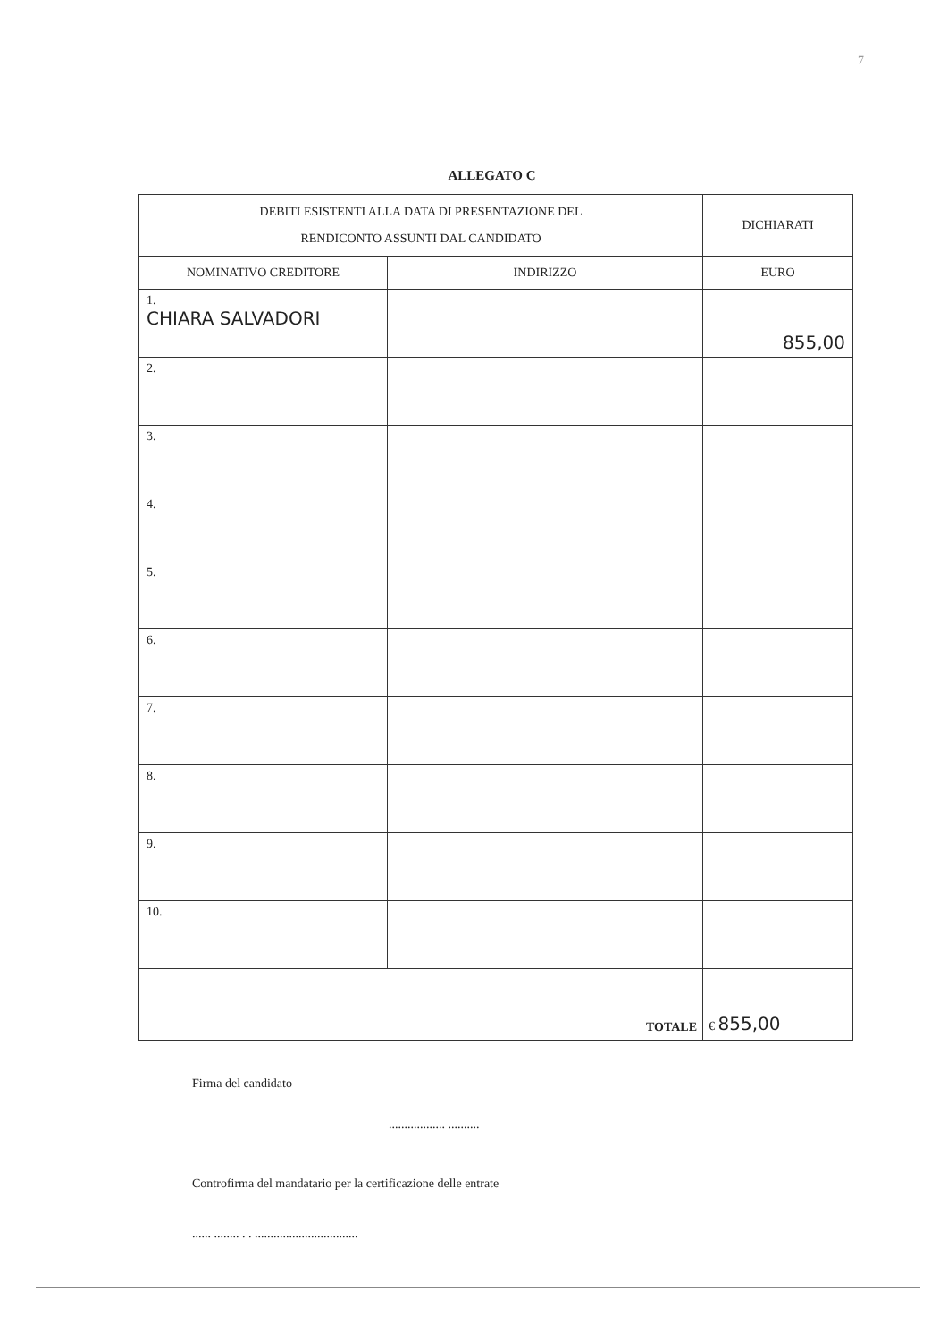7
ALLEGATO C
| DEBITI ESISTENTI ALLA DATA DI PRESENTAZIONE DEL RENDICONTO ASSUNTI DAL CANDIDATO | | DICHIARATI |
| --- | --- | --- |
| NOMINATIVO CREDITORE | INDIRIZZO | EURO |
| 1. CHIARA SALVADORI | | 855,00 |
| 2. | | |
| 3. | | |
| 4. | | |
| 5. | | |
| 6. | | |
| 7. | | |
| 8. | | |
| 9. | | |
| 10. | | |
| TOTALE | | € 855,00 |
Firma del candidato
.................. ..........
Controfirma del mandatario per la certificazione delle entrate
...... ........ . . .................................